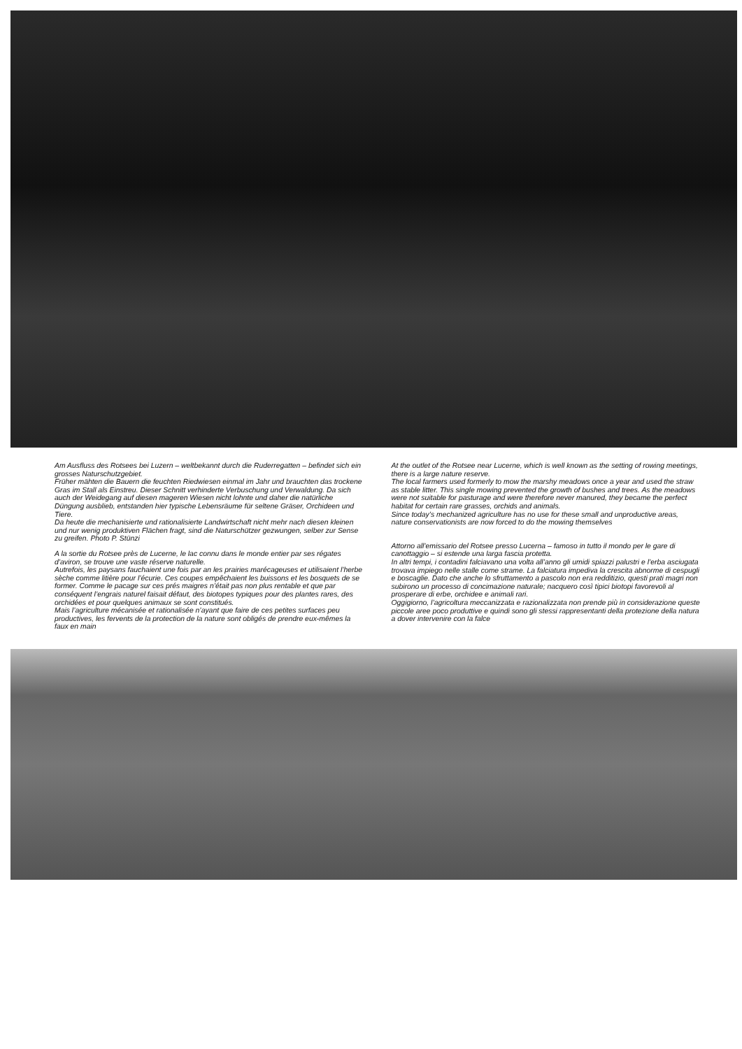Am Ausfluss des Rotsees bei Luzern – weltbekannt durch die Ruderregatten – befindet sich ein grosses Naturschutzgebiet.
Früher mähten die Bauern die feuchten Riedwiesen einmal im Jahr und brauchten das trockene Gras im Stall als Einstreu. Dieser Schnitt verhinderte Verbuschung und Verwaldung. Da sich auch der Weidegang auf diesen mageren Wiesen nicht lohnte und daher die natürliche Düngung ausblieb, entstanden hier typische Lebensräume für seltene Gräser, Orchideen und Tiere.
Da heute die mechanisierte und rationalisierte Landwirtschaft nicht mehr nach diesen kleinen und nur wenig produktiven Flächen fragt, sind die Naturschützer gezwungen, selber zur Sense zu greifen. Photo P. Stünzi
A la sortie du Rotsee près de Lucerne, le lac connu dans le monde entier par ses régates d’aviron, se trouve une vaste réserve naturelle.
Autrefois, les paysans fauchaient une fois par an les prairies marécageuses et utilisaient l’herbe sèche comme litière pour l’écurie. Ces coupes empêchaient les buissons et les bosquets de se former. Comme le pacage sur ces prés maigres n’était pas non plus rentable et que par conséquent l’engrais naturel faisait défaut, des biotopes typiques pour des plantes rares, des orchidées et pour quelques animaux se sont constitués.
Mais l’agriculture mécanisée et rationalisée n’ayant que faire de ces petites surfaces peu productives, les fervents de la protection de la nature sont obligés de prendre eux-mêmes la faux en main
At the outlet of the Rotsee near Lucerne, which is well known as the setting of rowing meetings, there is a large nature reserve.
The local farmers used formerly to mow the marshy meadows once a year and used the straw as stable litter. This single mowing prevented the growth of bushes and trees. As the meadows were not suitable for pasturage and were therefore never manured, they became the perfect habitat for certain rare grasses, orchids and animals.
Since today’s mechanized agriculture has no use for these small and unproductive areas, nature conservationists are now forced to do the mowing themselves
Attorno all’emissario del Rotsee presso Lucerna – famoso in tutto il mondo per le gare di canottaggio – si estende una larga fascia protetta.
In altri tempi, i contadini falciavano una volta all’anno gli umidi spiazzi palustri e l’erba asciugata trovava impiego nelle stalle come strame. La falciatura impediva la crescita abnorme di cespugli e boscaglie. Dato che anche lo sfruttamento a pascolo non era redditizio, questi prati magri non subirono un processo di concimazione naturale; nacquero così tipici biotopi favorevoli al prosperare di erbe, orchidee e animali rari.
Oggigiorno, l’agricoltura meccanizzata e razionalizzata non prende più in considerazione queste piccole aree poco produttive e quindi sono gli stessi rappresentanti della protezione della natura a dover intervenire con la falce